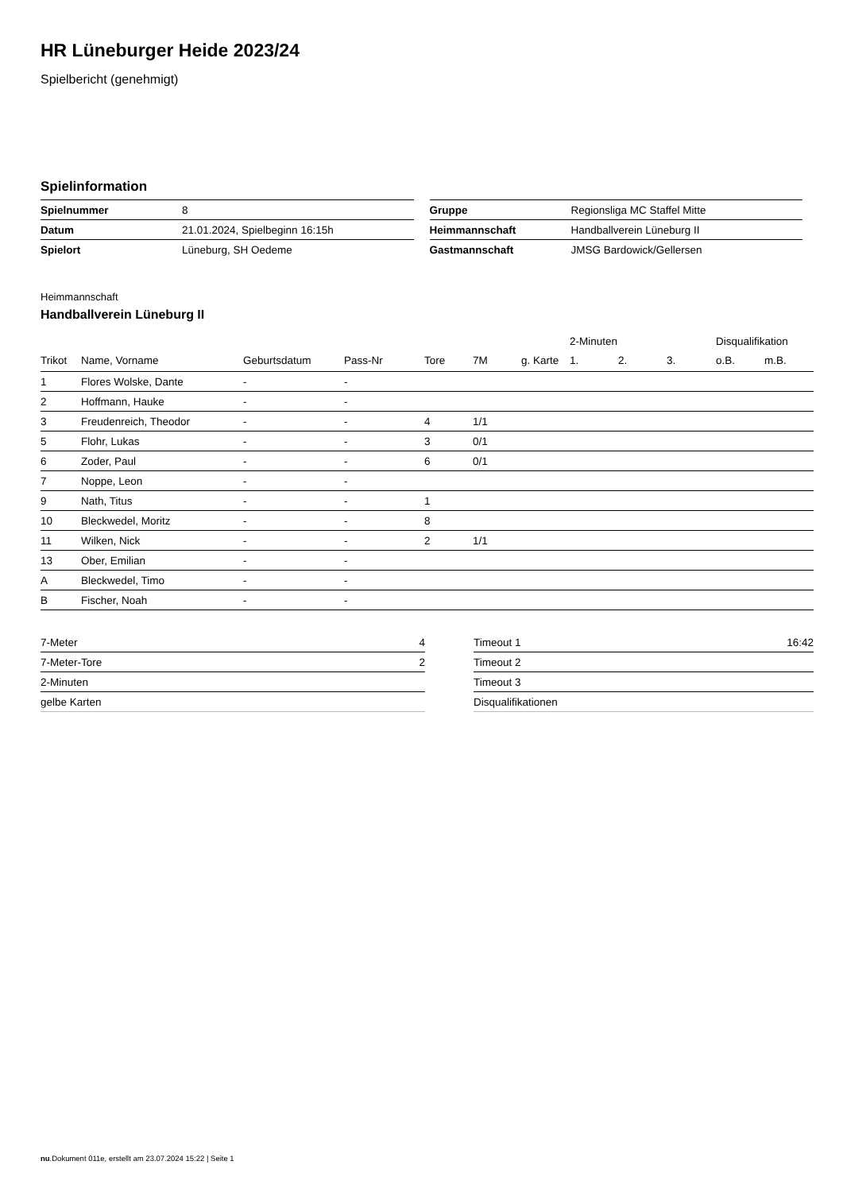HR Lüneburger Heide 2023/24
Spielbericht (genehmigt)
Spielinformation
| Spielnummer | 8 |
| Datum | 21.01.2024, Spielbeginn 16:15h |
| Spielort | Lüneburg, SH Oedeme |
| Gruppe | Regionsliga MC Staffel Mitte |
| Heimmannschaft | Handballverein Lüneburg II |
| Gastmannschaft | JMSG Bardowick/Gellersen |
Heimmannschaft
Handballverein Lüneburg II
| | | | | | | | 2-Minuten | | | Disqualifikation | |
| --- | --- | --- | --- | --- | --- | --- | --- | --- | --- | --- | --- |
| Trikot | Name, Vorname | Geburtsdatum | Pass-Nr | Tore | 7M | g. Karte | 1. | 2. | 3. | o.B. | m.B. |
| 1 | Flores Wolske, Dante | - | - | | | | | | | | |
| 2 | Hoffmann, Hauke | - | - | | | | | | | | |
| 3 | Freudenreich, Theodor | - | - | 4 | 1/1 | | | | | | |
| 5 | Flohr, Lukas | - | - | 3 | 0/1 | | | | | | |
| 6 | Zoder, Paul | - | - | 6 | 0/1 | | | | | | |
| 7 | Noppe, Leon | - | - | | | | | | | | |
| 9 | Nath, Titus | - | - | 1 | | | | | | | |
| 10 | Bleckwedel, Moritz | - | - | 8 | | | | | | | |
| 11 | Wilken, Nick | - | - | 2 | 1/1 | | | | | | |
| 13 | Ober, Emilian | - | - | | | | | | | | |
| A | Bleckwedel, Timo | - | - | | | | | | | | |
| B | Fischer, Noah | - | - | | | | | | | | |
| 7-Meter | 4 |
| 7-Meter-Tore | 2 |
| 2-Minuten | |
| gelbe Karten | |
| Timeout 1 | 16:42 |
| Timeout 2 | |
| Timeout 3 | |
| Disqualifikationen | |
nu.Dokument 011e, erstellt am 23.07.2024 15:22 | Seite 1